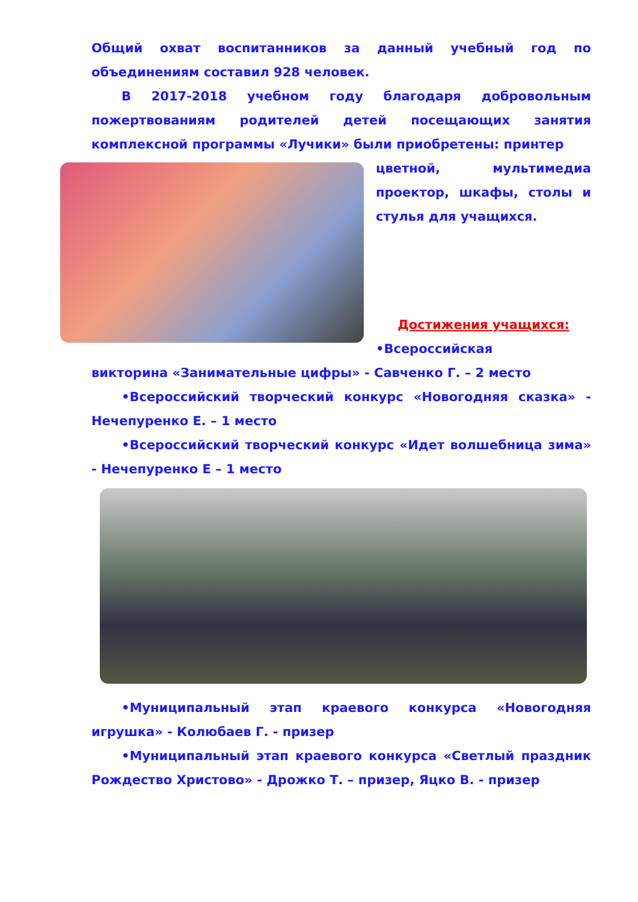Общий охват воспитанников за данный учебный год по объединениям составил 928 человек.
В 2017-2018 учебном году благодаря добровольным пожертвованиям родителей детей посещающих занятия комплексной программы «Лучики» были приобретены: принтер
цветной, мультимедиа проектор, шкафы, столы и стулья для учащихся.
Достижения учащихся:
•Всероссийская
викторина «Занимательные цифры» - Савченко Г. – 2 место
•Всероссийский творческий конкурс «Новогодняя сказка» - Нечепуренко Е. – 1 место
•Всероссийский творческий конкурс «Идет волшебница зима» - Нечепуренко Е – 1 место
•Муниципальный этап краевого конкурса «Новогодняя игрушка» - Колюбаев Г. - призер
•Муниципальный этап краевого конкурса «Светлый праздник Рождество Христово» - Дрожко Т. – призер, Яцко В. - призер